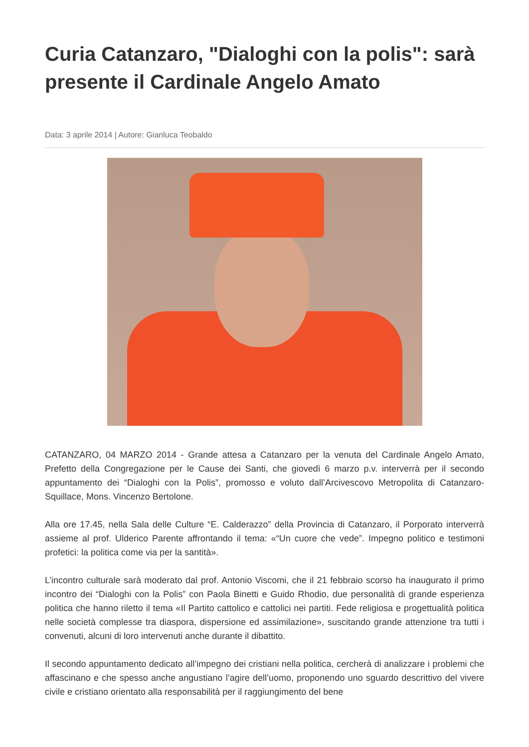Curia Catanzaro, "Dialoghi con la polis": sarà presente il Cardinale Angelo Amato
Data: 3 aprile 2014 | Autore: Gianluca Teobaldo
CATANZARO, 04 MARZO 2014 - Grande attesa a Catanzaro per la venuta del Cardinale Angelo Amato, Prefetto della Congregazione per le Cause dei Santi, che giovedì 6 marzo p.v. interverrà per il secondo appuntamento dei “Dialoghi con la Polis”, promosso e voluto dall’Arcivescovo Metropolita di Catanzaro-Squillace, Mons. Vincenzo Bertolone.
Alla ore 17.45, nella Sala delle Culture “E. Calderazzo” della Provincia di Catanzaro, il Porporato interverrà assieme al prof. Ulderico Parente affrontando il tema: «“Un cuore che vede”. Impegno politico e testimoni profetici: la politica come via per la santità».
L’incontro culturale sarà moderato dal prof. Antonio Viscomi, che il 21 febbraio scorso ha inaugurato il primo incontro dei “Dialoghi con la Polis” con Paola Binetti e Guido Rhodio, due personalità di grande esperienza politica che hanno riletto il tema «Il Partito cattolico e cattolici nei partiti. Fede religiosa e progettualità politica nelle società complesse tra diaspora, dispersione ed assimilazione», suscitando grande attenzione tra tutti i convenuti, alcuni di loro intervenuti anche durante il dibattito.
Il secondo appuntamento dedicato all’impegno dei cristiani nella politica, cercherà di analizzare i problemi che affascinano e che spesso anche angustiano l’agire dell’uomo, proponendo uno sguardo descrittivo del vivere civile e cristiano orientato alla responsabilità per il raggiungimento del bene